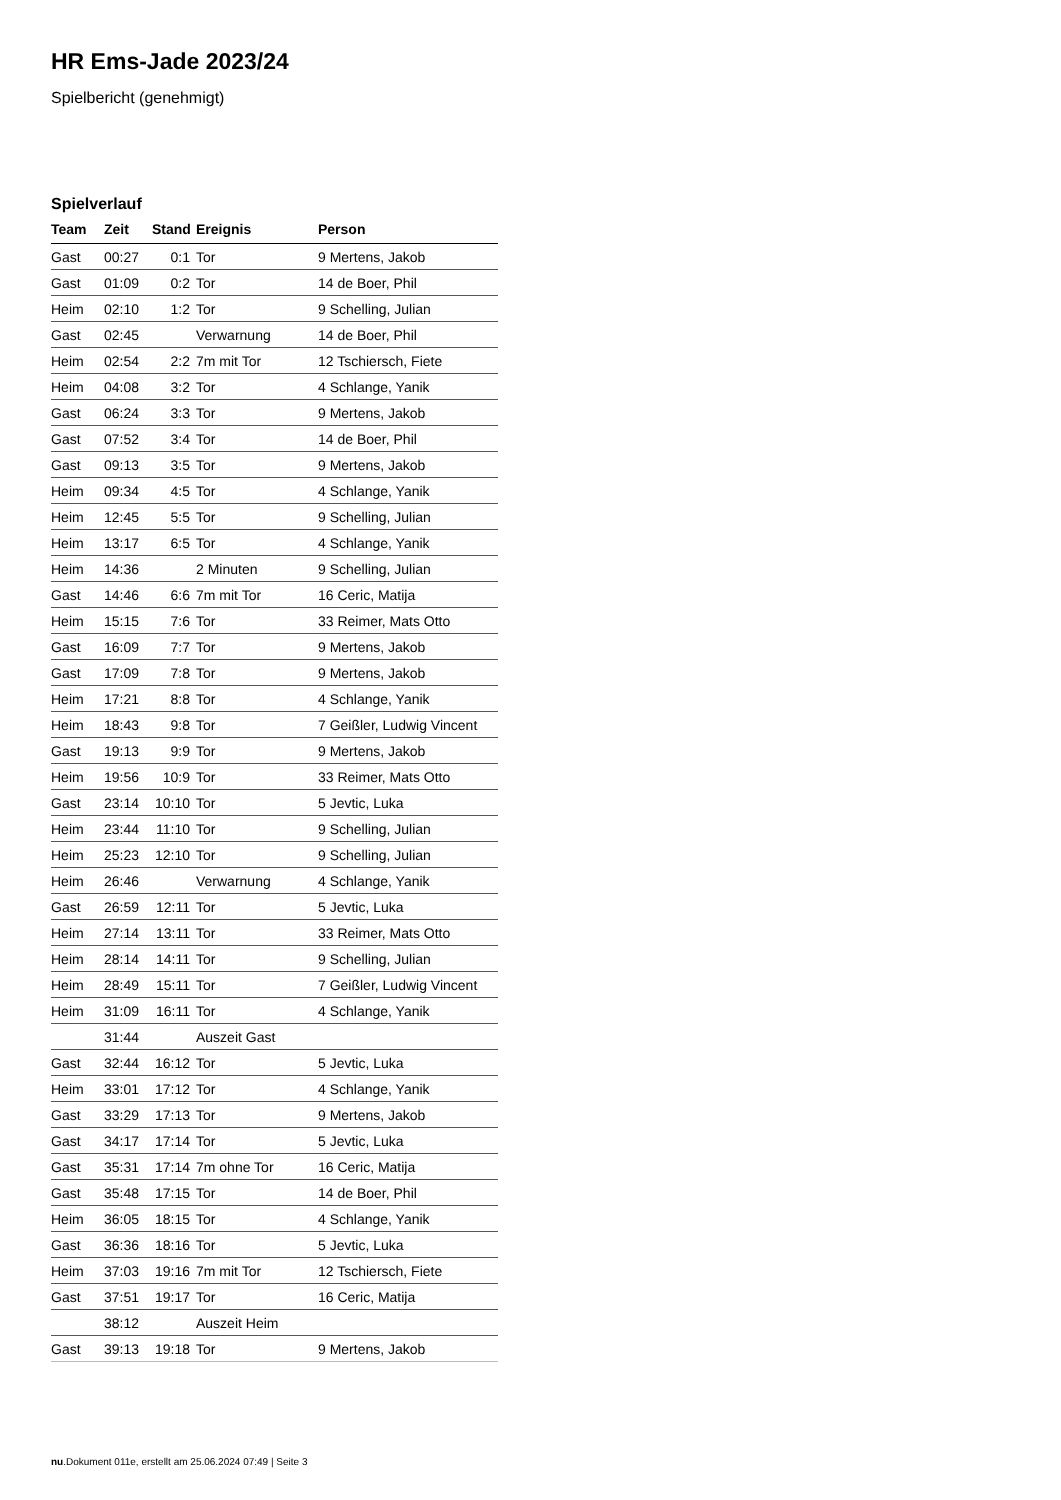HR Ems-Jade 2023/24
Spielbericht (genehmigt)
Spielverlauf
| Team | Zeit | Stand | Ereignis | Person |
| --- | --- | --- | --- | --- |
| Gast | 00:27 | 0:1 | Tor | 9 Mertens, Jakob |
| Gast | 01:09 | 0:2 | Tor | 14 de Boer, Phil |
| Heim | 02:10 | 1:2 | Tor | 9 Schelling, Julian |
| Gast | 02:45 | | Verwarnung | 14 de Boer, Phil |
| Heim | 02:54 | 2:2 | 7m mit Tor | 12 Tschiersch, Fiete |
| Heim | 04:08 | 3:2 | Tor | 4 Schlange, Yanik |
| Gast | 06:24 | 3:3 | Tor | 9 Mertens, Jakob |
| Gast | 07:52 | 3:4 | Tor | 14 de Boer, Phil |
| Gast | 09:13 | 3:5 | Tor | 9 Mertens, Jakob |
| Heim | 09:34 | 4:5 | Tor | 4 Schlange, Yanik |
| Heim | 12:45 | 5:5 | Tor | 9 Schelling, Julian |
| Heim | 13:17 | 6:5 | Tor | 4 Schlange, Yanik |
| Heim | 14:36 | | 2 Minuten | 9 Schelling, Julian |
| Gast | 14:46 | 6:6 | 7m mit Tor | 16 Ceric, Matija |
| Heim | 15:15 | 7:6 | Tor | 33 Reimer, Mats Otto |
| Gast | 16:09 | 7:7 | Tor | 9 Mertens, Jakob |
| Gast | 17:09 | 7:8 | Tor | 9 Mertens, Jakob |
| Heim | 17:21 | 8:8 | Tor | 4 Schlange, Yanik |
| Heim | 18:43 | 9:8 | Tor | 7 Geißler, Ludwig Vincent |
| Gast | 19:13 | 9:9 | Tor | 9 Mertens, Jakob |
| Heim | 19:56 | 10:9 | Tor | 33 Reimer, Mats Otto |
| Gast | 23:14 | 10:10 | Tor | 5 Jevtic, Luka |
| Heim | 23:44 | 11:10 | Tor | 9 Schelling, Julian |
| Heim | 25:23 | 12:10 | Tor | 9 Schelling, Julian |
| Heim | 26:46 | | Verwarnung | 4 Schlange, Yanik |
| Gast | 26:59 | 12:11 | Tor | 5 Jevtic, Luka |
| Heim | 27:14 | 13:11 | Tor | 33 Reimer, Mats Otto |
| Heim | 28:14 | 14:11 | Tor | 9 Schelling, Julian |
| Heim | 28:49 | 15:11 | Tor | 7 Geißler, Ludwig Vincent |
| Heim | 31:09 | 16:11 | Tor | 4 Schlange, Yanik |
| | 31:44 | | Auszeit Gast | |
| Gast | 32:44 | 16:12 | Tor | 5 Jevtic, Luka |
| Heim | 33:01 | 17:12 | Tor | 4 Schlange, Yanik |
| Gast | 33:29 | 17:13 | Tor | 9 Mertens, Jakob |
| Gast | 34:17 | 17:14 | Tor | 5 Jevtic, Luka |
| Gast | 35:31 | 17:14 | 7m ohne Tor | 16 Ceric, Matija |
| Gast | 35:48 | 17:15 | Tor | 14 de Boer, Phil |
| Heim | 36:05 | 18:15 | Tor | 4 Schlange, Yanik |
| Gast | 36:36 | 18:16 | Tor | 5 Jevtic, Luka |
| Heim | 37:03 | 19:16 | 7m mit Tor | 12 Tschiersch, Fiete |
| Gast | 37:51 | 19:17 | Tor | 16 Ceric, Matija |
| | 38:12 | | Auszeit Heim | |
| Gast | 39:13 | 19:18 | Tor | 9 Mertens, Jakob |
nu.Dokument 011e, erstellt am 25.06.2024 07:49 | Seite 3